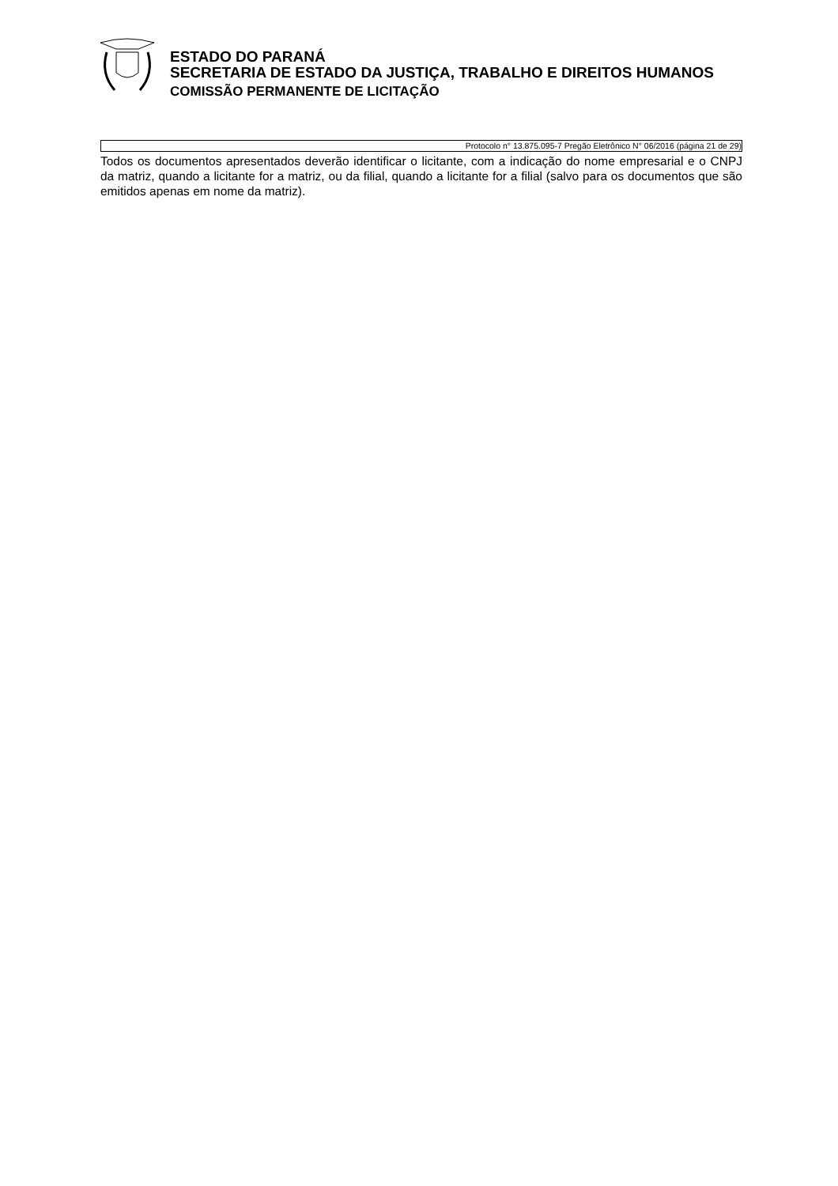ESTADO DO PARANÁ
SECRETARIA DE ESTADO DA JUSTIÇA, TRABALHO E DIREITOS HUMANOS
COMISSÃO PERMANENTE DE LICITAÇÃO
Protocolo n° 13.875.095-7 Pregão Eletrônico N° 06/2016 (página 21 de 29)
Todos os documentos apresentados deverão identificar o licitante, com a indicação do nome empresarial e o CNPJ da matriz, quando a licitante for a matriz, ou da filial, quando a licitante for a filial (salvo para os documentos que são emitidos apenas em nome da matriz).